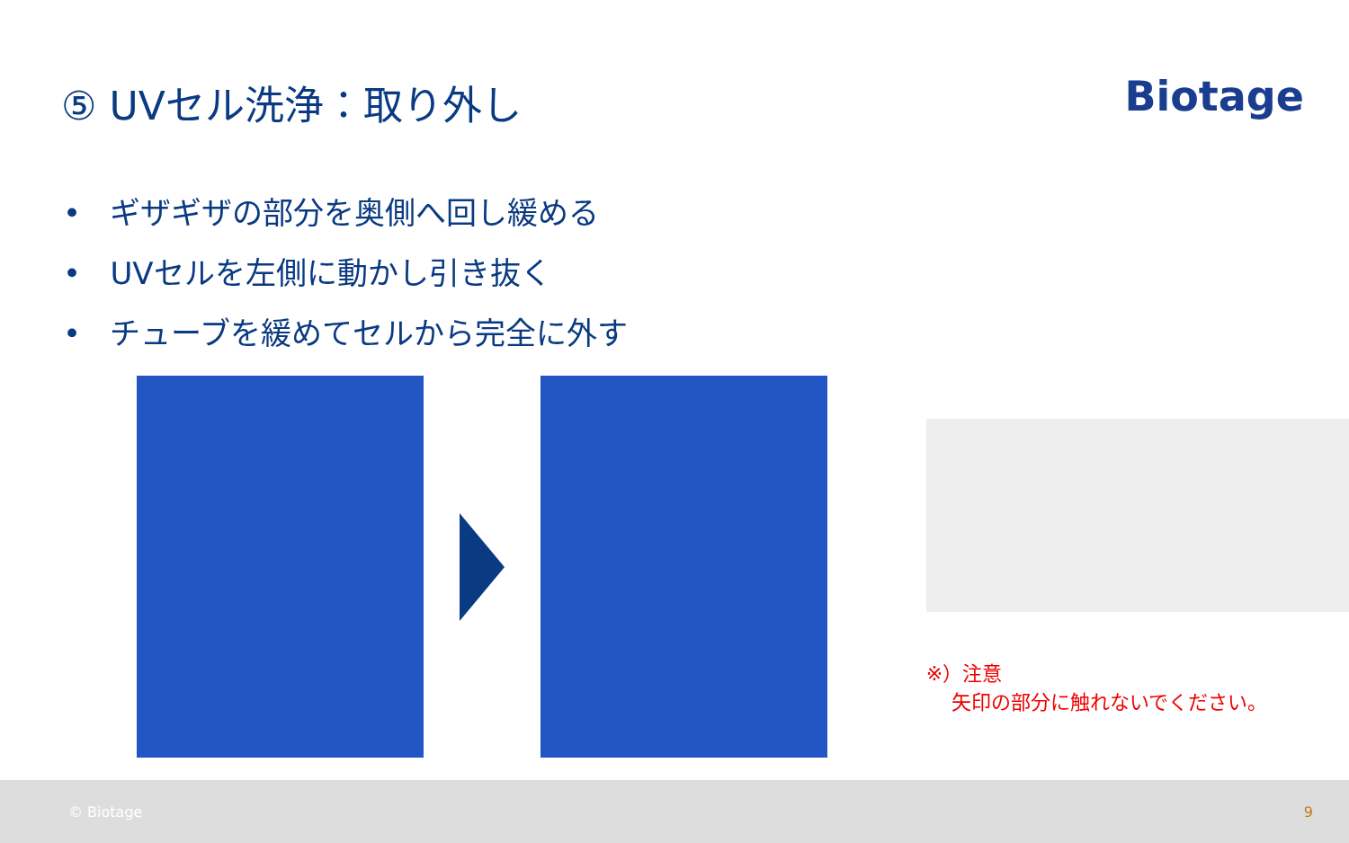⑤ UVセル洗浄：取り外し Biotage
• ギザギザの部分を奥側へ回し緩める
• UVセルを左側に動かし引き抜く
• チューブを緩めてセルから完全に外す
※）注意
矢印の部分に触れないでください。
© Biotage 9